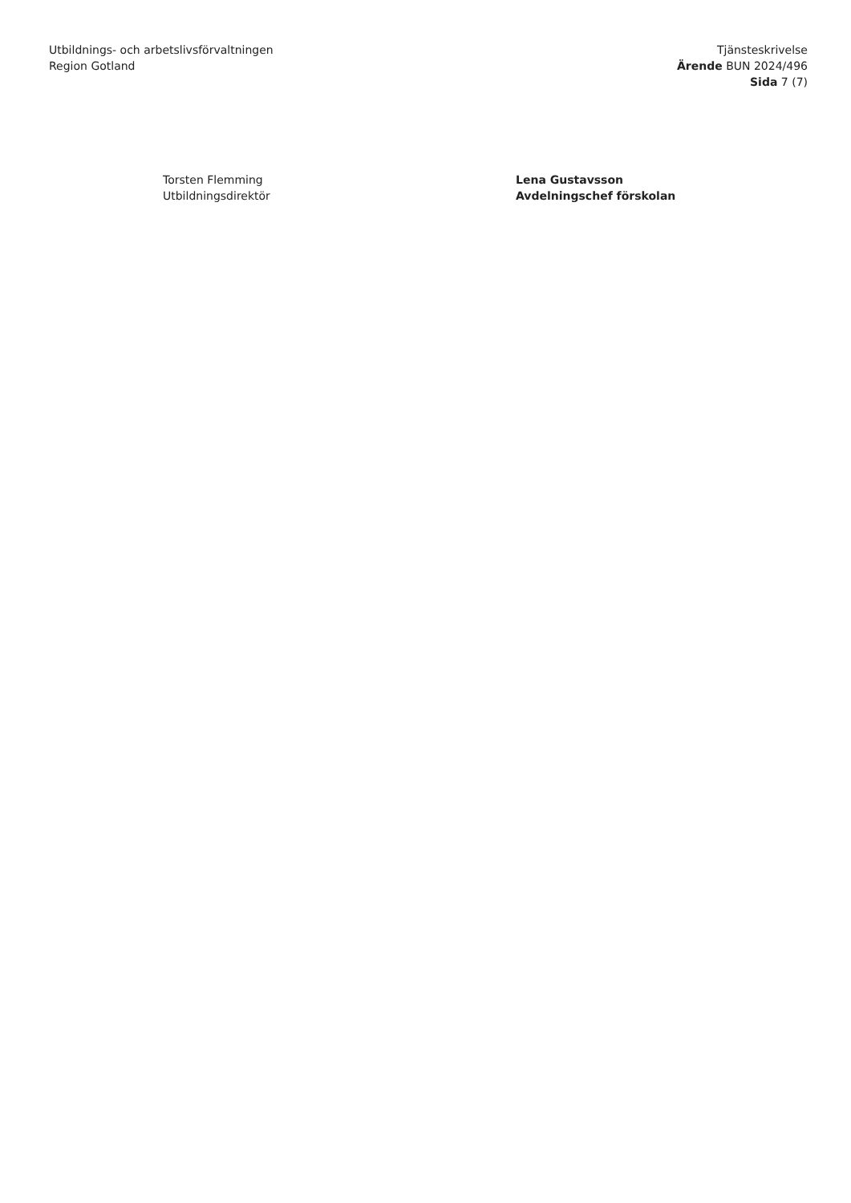Utbildnings- och arbetslivsförvaltningen
Region Gotland
Tjänsteskrivelse
Ärende BUN 2024/496
Sida 7 (7)
Torsten Flemming
Utbildningsdirektör
Lena Gustavsson
Avdelningschef förskolan